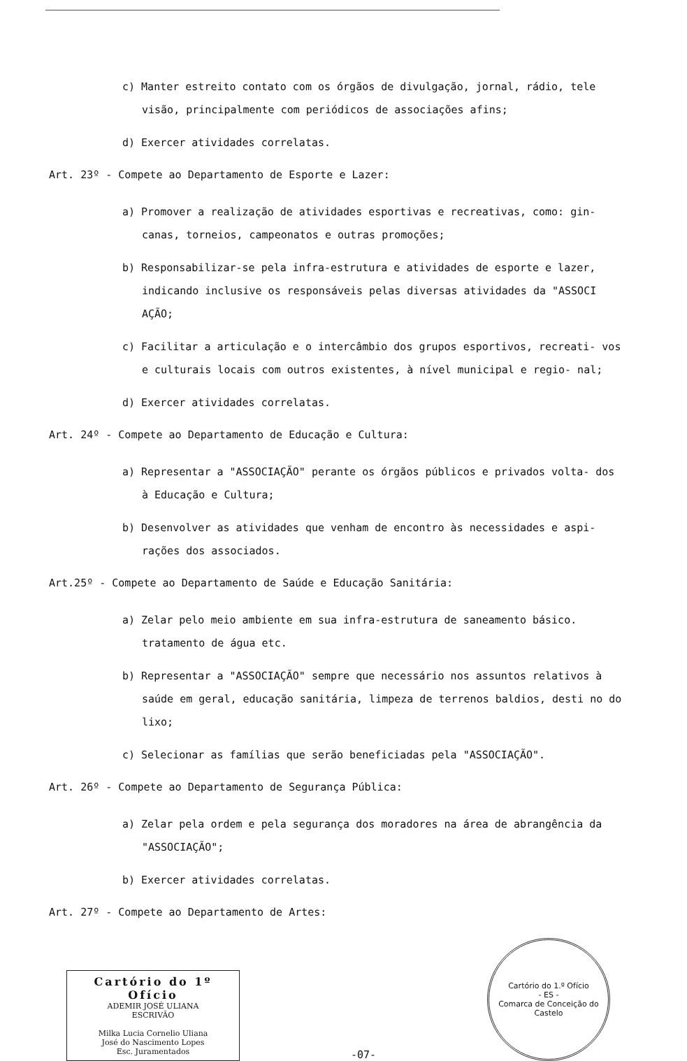c) Manter estreito contato com os órgãos de divulgação, jornal, rádio, tele visão, principalmente com periódicos de associações afins;
d) Exercer atividades correlatas.
Art. 23º - Compete ao Departamento de Esporte e Lazer:
a) Promover a realização de atividades esportivas e recreativas, como: gin- canas, torneios, campeonatos e outras promoções;
b) Responsabilizar-se pela infra-estrutura e atividades de esporte e lazer, indicando inclusive os responsáveis pelas diversas atividades da "ASSOCI AÇÃO;
c) Facilitar a articulação e o intercâmbio dos grupos esportivos, recreati- vos e culturais locais com outros existentes, à nível municipal e regio- nal;
d) Exercer atividades correlatas.
Art. 24º - Compete ao Departamento de Educação e Cultura:
a) Representar a "ASSOCIAÇÃO" perante os órgãos públicos e privados volta- dos à Educação e Cultura;
b) Desenvolver as atividades que venham de encontro às necessidades e aspi- rações dos associados.
Art.25º - Compete ao Departamento de Saúde e Educação Sanitária:
a) Zelar pelo meio ambiente em sua infra-estrutura de saneamento básico. tratamento de água etc.
b) Representar a "ASSOCIAÇÃO" sempre que necessário nos assuntos relativos à saúde em geral, educação sanitária, limpeza de terrenos baldios, desti no do lixo;
c) Selecionar as famílias que serão beneficiadas pela "ASSOCIAÇÃO".
Art. 26º - Compete ao Departamento de Segurança Pública:
a) Zelar pela ordem e pela segurança dos moradores na área de abrangência da "ASSOCIAÇÃO";
b) Exercer atividades correlatas.
Art. 27º - Compete ao Departamento de Artes:
Cartório do 1º Ofício
ADEMIR JOSÉ ULIANA
ESCRIVÃO
Milka Lucia Cornelio Uliana
José do Nascimento Lopes
Esc. Juramentados
-07-
Cartório do 1.º Ofício
- ES -
Comarca de Conceição do Castelo